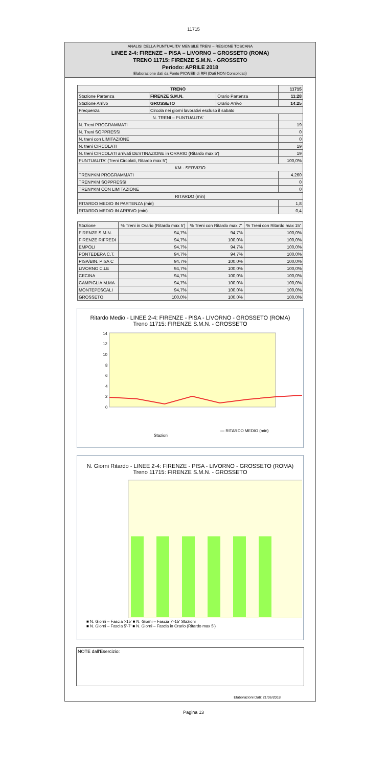11715
ANALISI DELLA PUNTUALITA' MENSILE TRENI – REGIONE TOSCANA
LINEE 2-4: FIRENZE – PISA – LIVORNO – GROSSETO (ROMA)
TRENO 11715: FIRENZE S.M.N. - GROSSETO
Periodo: APRILE 2018
Elaborazione dati da Fonte PICWEB di RFI (Dati NON Consolidati)
| TRENO | | | 11715 |
| --- | --- | --- | --- |
| Stazione Partenza | FIRENZE S.M.N. | Orario Partenza | 11:28 |
| Stazione Arrivo | GROSSETO | Orario Arrivo | 14:25 |
| Frequenza | Circola nei giorni lavorativi escluso il sabato | | |
| N. TRENI – PUNTUALITA' | | | |
| N. Treni PROGRAMMATI | | | 19 |
| N. Treni SOPPRESSI | | | 0 |
| N. treni con LIMITAZIONE | | | 0 |
| N. treni CIRCOLATI | | | 19 |
| N. treni CIRCOLATI arrivati DESTINAZIONE in ORARIO (Ritardo max 5') | | | 19 |
| PUNTUALITA' (Treni Circolati, Ritardo max 5') | | | 100,0% |
| KM - SERVIZIO | | | |
| TRENI*KM PROGRAMMATI | | | 4.260 |
| TRENI*KM SOPPRESSI | | | 0 |
| TRENI*KM CON LIMITAZIONE | | | 0 |
| RITARDO (min) | | | |
| RITARDO MEDIO IN PARTENZA (min) | | | 1,8 |
| RITARDO MEDIO IN ARRIVO (min) | | | 0,4 |
| Stazione | % Treni in Orario (Ritardo max 5') | % Treni con Ritardo max 7' | % Treni con Ritardo max 15' |
| --- | --- | --- | --- |
| FIRENZE S.M.N. | 94,7% | 94,7% | 100,0% |
| FIRENZE RIFREDI | 94,7% | 100,0% | 100,0% |
| EMPOLI | 94,7% | 94,7% | 100,0% |
| PONTEDERA C.T. | 94,7% | 94,7% | 100,0% |
| PISA/BIN. PISA C | 94,7% | 100,0% | 100,0% |
| LIVORNO C.LE | 94,7% | 100,0% | 100,0% |
| CECINA | 94,7% | 100,0% | 100,0% |
| CAMPIGLIA M.MA | 94,7% | 100,0% | 100,0% |
| MONTEPESCALI | 94,7% | 100,0% | 100,0% |
| GROSSETO | 100,0% | 100,0% | 100,0% |
Ritardo Medio - LINEE 2-4: FIRENZE - PISA - LIVORNO - GROSSETO (ROMA)
Treno 11715: FIRENZE S.M.N. - GROSSETO
14
12
10
8
6
4
2
0
Stazioni
— RITARDO MEDIO (min)
1,8 1,5 0,6 2,0 0,8 1,4 1,9 2,2 2,7 0,4
N. Giorni Ritardo - LINEE 2-4: FIRENZE - PISA - LIVORNO - GROSSETO (ROMA)
Treno 11715: FIRENZE S.M.N. - GROSSETO
■ N. Giorni – Fascia >15' ■ N. Giorni – Fascia 7'-15' Stazioni
■ N. Giorni – Fascia 5'-7' ■ N. Giorni – Fascia in Orario (Ritardo max 5')
NOTE dall'Esercizio:
Elaborazioni Dati: 21/06/2018
Pagina 13